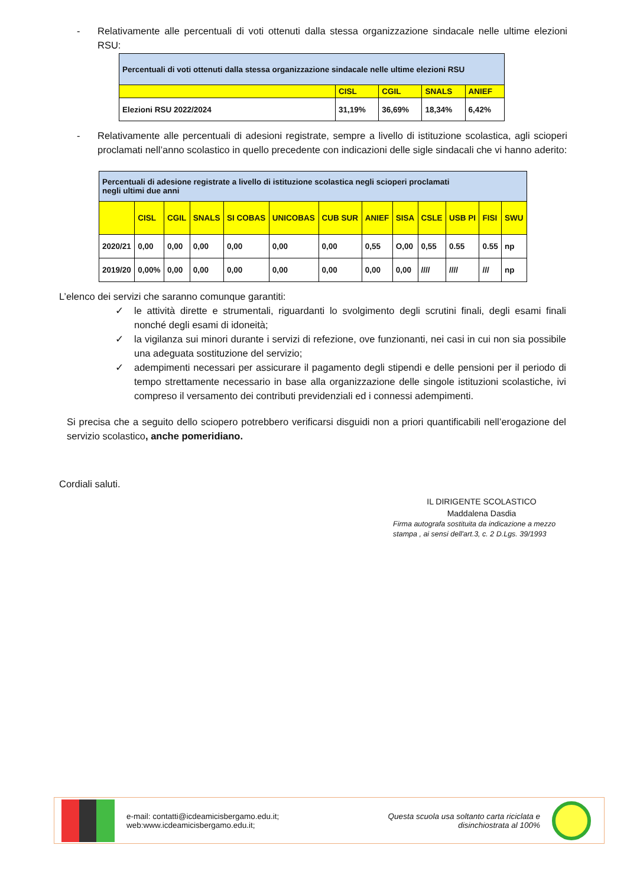- Relativamente alle percentuali di voti ottenuti dalla stessa organizzazione sindacale nelle ultime elezioni RSU:
| Percentuali di voti ottenuti dalla stessa organizzazione sindacale nelle ultime elezioni RSU | | | | |
| | CISL | CGIL | SNALS | ANIEF |
| Elezioni RSU 2022/2024 | 31,19% | 36,69% | 18,34% | 6,42% |
- Relativamente alle percentuali di adesioni registrate, sempre a livello di istituzione scolastica, agli scioperi proclamati nell’anno scolastico in quello precedente con indicazioni delle sigle sindacali che vi hanno aderito:
| Percentuali di adesione registrate a livello di istituzione scolastica negli scioperi proclamati negli ultimi due anni | | | | | | | | | | | | |
| | CISL | CGIL | SNALS | SI COBAS | UNICOBAS | CUB SUR | ANIEF | SISA | CSLE | USB PI | FISI | SWU |
| 2020/21 | 0,00 | 0,00 | 0,00 | 0,00 | 0,00 | 0,00 | 0,55 | O,00 | 0,55 | 0.55 | 0.55 | np |
| 2019/20 | 0,00% | 0,00 | 0,00 | 0,00 | 0,00 | 0,00 | 0,00 | 0,00 | //// | //// | /// | np |
L’elenco dei servizi che saranno comunque garantiti:
✓ le attività dirette e strumentali, riguardanti lo svolgimento degli scrutini finali, degli esami finali nonché degli esami di idoneità;
✓ la vigilanza sui minori durante i servizi di refezione, ove funzionanti, nei casi in cui non sia possibile una adeguata sostituzione del servizio;
✓ adempimenti necessari per assicurare il pagamento degli stipendi e delle pensioni per il periodo di tempo strettamente necessario in base alla organizzazione delle singole istituzioni scolastiche, ivi compreso il versamento dei contributi previdenziali ed i connessi adempimenti.
Si precisa che a seguito dello sciopero potrebbero verificarsi disguidi non a priori quantificabili nell’erogazione del servizio scolastico, anche pomeridiano.
Cordiali saluti.
IL DIRIGENTE SCOLASTICO
Maddalena Dasdia
Firma autografa sostituita da indicazione a mezzo stampa , ai sensi dell'art.3, c. 2 D.Lgs. 39/1993
e-mail: contatti@icdeamicisbergamo.edu.it;
web:www.icdeamicisbergamo.edu.it;
Questa scuola usa soltanto carta riciclata e disinchiostrata al 100%